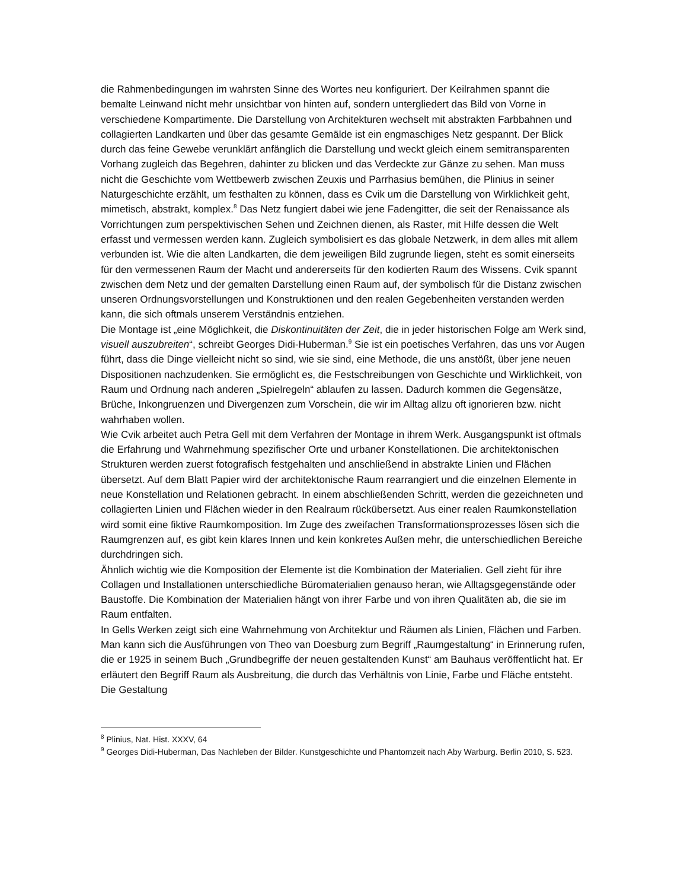die Rahmenbedingungen im wahrsten Sinne des Wortes neu konfiguriert. Der Keilrahmen spannt die bemalte Leinwand nicht mehr unsichtbar von hinten auf, sondern untergliedert das Bild von Vorne in verschiedene Kompartimente. Die Darstellung von Architekturen wechselt mit abstrakten Farbbahnen und collagierten Landkarten und über das gesamte Gemälde ist ein engmaschiges Netz gespannt. Der Blick durch das feine Gewebe verunklärt anfänglich die Darstellung und weckt gleich einem semitransparenten Vorhang zugleich das Begehren, dahinter zu blicken und das Verdeckte zur Gänze zu sehen. Man muss nicht die Geschichte vom Wettbewerb zwischen Zeuxis und Parrhasius bemühen, die Plinius in seiner Naturgeschichte erzählt, um festhalten zu können, dass es Cvik um die Darstellung von Wirklichkeit geht, mimetisch, abstrakt, komplex.<sup>8</sup> Das Netz fungiert dabei wie jene Fadengitter, die seit der Renaissance als Vorrichtungen zum perspektivischen Sehen und Zeichnen dienen, als Raster, mit Hilfe dessen die Welt erfasst und vermessen werden kann. Zugleich symbolisiert es das globale Netzwerk, in dem alles mit allem verbunden ist. Wie die alten Landkarten, die dem jeweiligen Bild zugrunde liegen, steht es somit einerseits für den vermessenen Raum der Macht und andererseits für den kodierten Raum des Wissens. Cvik spannt zwischen dem Netz und der gemalten Darstellung einen Raum auf, der symbolisch für die Distanz zwischen unseren Ordnungsvorstellungen und Konstruktionen und den realen Gegebenheiten verstanden werden kann, die sich oftmals unserem Verständnis entziehen.
Die Montage ist „eine Möglichkeit, die Diskontinuitäten der Zeit, die in jeder historischen Folge am Werk sind, visuell auszubreiten“, schreibt Georges Didi-Huberman.<sup>9</sup> Sie ist ein poetisches Verfahren, das uns vor Augen führt, dass die Dinge vielleicht nicht so sind, wie sie sind, eine Methode, die uns anstößt, über jene neuen Dispositionen nachzudenken. Sie ermöglicht es, die Festschreibungen von Geschichte und Wirklichkeit, von Raum und Ordnung nach anderen „Spielregeln“ ablaufen zu lassen. Dadurch kommen die Gegensätze, Brüche, Inkongruenzen und Divergenzen zum Vorschein, die wir im Alltag allzu oft ignorieren bzw. nicht wahrhaben wollen.
Wie Cvik arbeitet auch Petra Gell mit dem Verfahren der Montage in ihrem Werk. Ausgangspunkt ist oftmals die Erfahrung und Wahrnehmung spezifischer Orte und urbaner Konstellationen. Die architektonischen Strukturen werden zuerst fotografisch festgehalten und anschließend in abstrakte Linien und Flächen übersetzt. Auf dem Blatt Papier wird der architektonische Raum rearrangiert und die einzelnen Elemente in neue Konstellation und Relationen gebracht. In einem abschließenden Schritt, werden die gezeichneten und collagierten Linien und Flächen wieder in den Realraum rückübersetzt. Aus einer realen Raumkonstellation wird somit eine fiktive Raumkomposition. Im Zuge des zweifachen Transformationsprozesses lösen sich die Raumgrenzen auf, es gibt kein klares Innen und kein konkretes Außen mehr, die unterschiedlichen Bereiche durchdringen sich.
Ähnlich wichtig wie die Komposition der Elemente ist die Kombination der Materialien. Gell zieht für ihre Collagen und Installationen unterschiedliche Büromaterialien genauso heran, wie Alltagsgegenstände oder Baustoffe. Die Kombination der Materialien hängt von ihrer Farbe und von ihren Qualitäten ab, die sie im Raum entfalten.
In Gells Werken zeigt sich eine Wahrnehmung von Architektur und Räumen als Linien, Flächen und Farben. Man kann sich die Ausführungen von Theo van Doesburg zum Begriff „Raumgestaltung“ in Erinnerung rufen, die er 1925 in seinem Buch „Grundbegriffe der neuen gestaltenden Kunst“ am Bauhaus veröffentlicht hat. Er erläutert den Begriff Raum als Ausbreitung, die durch das Verhältnis von Linie, Farbe und Fläche entsteht. Die Gestaltung
<sup>8</sup> Plinius, Nat. Hist. XXXV, 64
<sup>9</sup> Georges Didi-Huberman, Das Nachleben der Bilder. Kunstgeschichte und Phantomzeit nach Aby Warburg. Berlin 2010, S. 523.